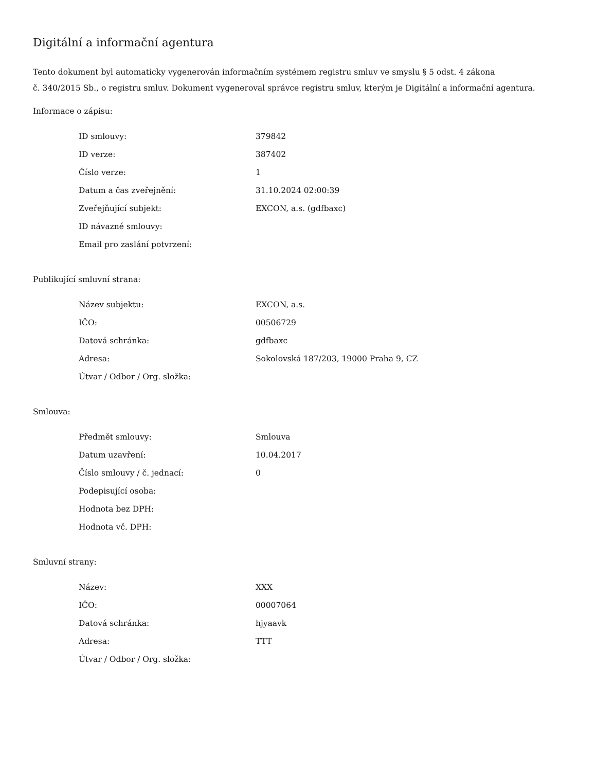Digitální a informační agentura
Tento dokument byl automaticky vygenerován informačním systémem registru smluv ve smyslu § 5 odst. 4 zákona
č. 340/2015 Sb., o registru smluv. Dokument vygeneroval správce registru smluv, kterým je Digitální a informační agentura.
Informace o zápisu:
| ID smlouvy: | 379842 |
| ID verze: | 387402 |
| Číslo verze: | 1 |
| Datum a čas zveřejnění: | 31.10.2024 02:00:39 |
| Zveřejňující subjekt: | EXCON, a.s. (gdfbaxc) |
| ID návazné smlouvy: | |
| Email pro zaslání potvrzení: | |
Publikující smluvní strana:
| Název subjektu: | EXCON, a.s. |
| IČO: | 00506729 |
| Datová schránka: | gdfbaxc |
| Adresa: | Sokolovská 187/203, 19000 Praha 9, CZ |
| Útvar / Odbor / Org. složka: | |
Smlouva:
| Předmět smlouvy: | Smlouva |
| Datum uzavření: | 10.04.2017 |
| Číslo smlouvy / č. jednací: | 0 |
| Podepisující osoba: | |
| Hodnota bez DPH: | |
| Hodnota vč. DPH: | |
Smluvní strany:
| Název: | XXX |
| IČO: | 00007064 |
| Datová schránka: | hjyaavk |
| Adresa: | TTT |
| Útvar / Odbor / Org. složka: | |